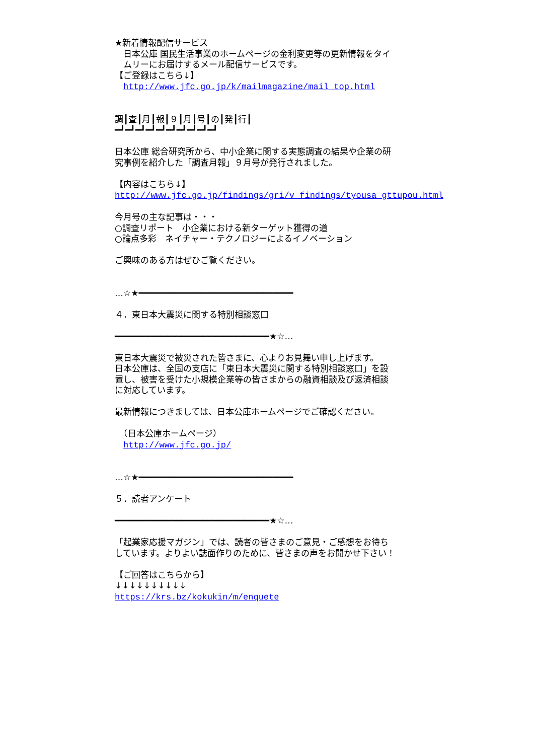★新着情報配信サービス 　日本公庫 国民生活事業のホームページの金利変更等の更新情報をタイ 　ムリーにお届けするメール配信サービスです。 【ご登録はこちら↓】 　http://www.jfc.go.jp/k/mailmagazine/mail_top.html 調┃査┃月┃報┃９┃月┃号┃の┃発┃行┃ ━┛━┛━┛━┛━┛━┛━┛━┛━┛━┛ 日本公庫 総合研究所から、中小企業に関する実態調査の結果や企業の研 究事例を紹介した「調査月報」９月号が発行されました。 【内容はこちら↓】 http://www.jfc.go.jp/findings/gri/v_findings/tyousa_gttupou.html 今月号の主な記事は・・・ ○調査リポート　小企業における新ターゲット獲得の道 ○論点多彩　ネイチャー・テクノロジーによるイノベーション ご興味のある方はぜひご覧ください。 …☆★━━━━━━━━━━━━━━━━━━━━━━━━━━━━━━ ４．東日本大震災に関する特別相談窓口 ━━━━━━━━━━━━━━━━━━━━━━━━━━━━━━★☆… 東日本大震災で被災された皆さまに、心よりお見舞い申し上げます。 日本公庫は、全国の支店に「東日本大震災に関する特別相談窓口」を設 置し、被害を受けた小規模企業等の皆さまからの融資相談及び返済相談 に対応しています。 最新情報につきましては、日本公庫ホームページでご確認ください。 　（日本公庫ホームページ） 　http://www.jfc.go.jp/ …☆★━━━━━━━━━━━━━━━━━━━━━━━━━━━━━━ ５．読者アンケート ━━━━━━━━━━━━━━━━━━━━━━━━━━━━━━★☆… 「起業家応援マガジン」では、読者の皆さまのご意見・ご感想をお待ち しています。よりよい誌面作りのために、皆さまの声をお聞かせ下さい！ 【ご回答はこちらから】 ↓↓↓↓↓↓↓↓↓↓ https://krs.bz/kokukin/m/enquete